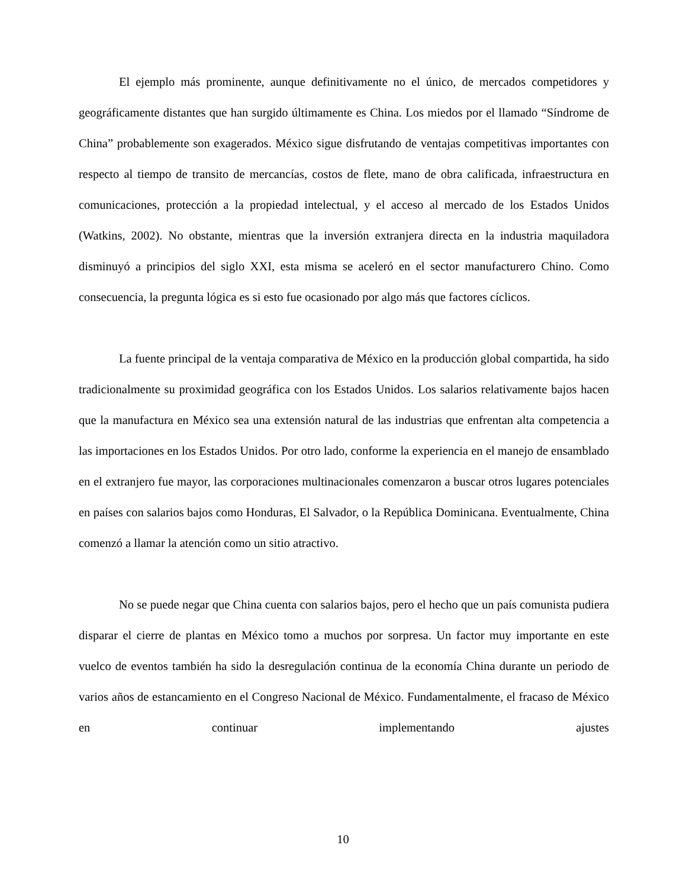El ejemplo más prominente, aunque definitivamente no el único, de mercados competidores y geográficamente distantes que han surgido últimamente es China. Los miedos por el llamado “Síndrome de China” probablemente son exagerados. México sigue disfrutando de ventajas competitivas importantes con respecto al tiempo de transito de mercancías, costos de flete, mano de obra calificada, infraestructura en comunicaciones, protección a la propiedad intelectual, y el acceso al mercado de los Estados Unidos (Watkins, 2002). No obstante, mientras que la inversión extranjera directa en la industria maquiladora disminuyó a principios del siglo XXI, esta misma se aceleró en el sector manufacturero Chino. Como consecuencia, la pregunta lógica es si esto fue ocasionado por algo más que factores cíclicos.
La fuente principal de la ventaja comparativa de México en la producción global compartida, ha sido tradicionalmente su proximidad geográfica con los Estados Unidos. Los salarios relativamente bajos hacen que la manufactura en México sea una extensión natural de las industrias que enfrentan alta competencia a las importaciones en los Estados Unidos. Por otro lado, conforme la experiencia en el manejo de ensamblado en el extranjero fue mayor, las corporaciones multinacionales comenzaron a buscar otros lugares potenciales en países con salarios bajos como Honduras, El Salvador, o la República Dominicana. Eventualmente, China comenzó a llamar la atención como un sitio atractivo.
No se puede negar que China cuenta con salarios bajos, pero el hecho que un país comunista pudiera disparar el cierre de plantas en México tomo a muchos por sorpresa. Un factor muy importante en este vuelco de eventos también ha sido la desregulación continua de la economía China durante un periodo de varios años de estancamiento en el Congreso Nacional de México. Fundamentalmente, el fracaso de México en continuar implementando ajustes
10